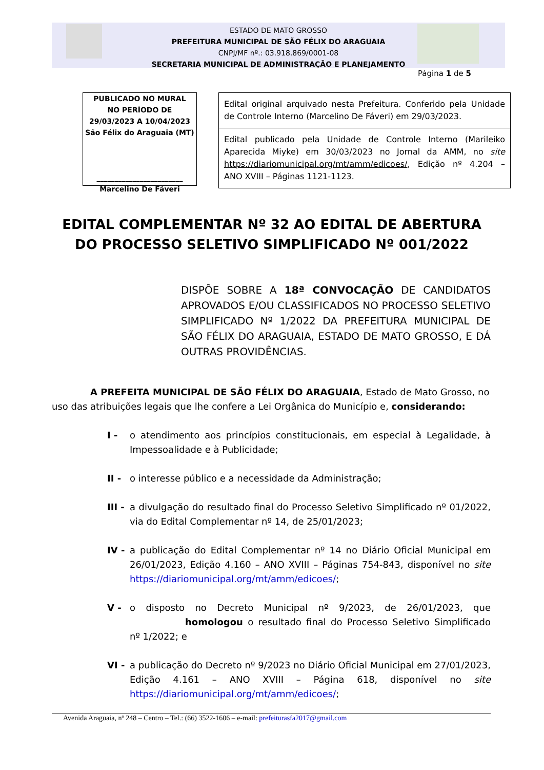ESTADO DE MATO GROSSO
PREFEITURA MUNICIPAL DE SÃO FÉLIX DO ARAGUAIA
CNPJ/MF nº.: 03.918.869/0001-08
SECRETARIA MUNICIPAL DE ADMINISTRAÇÃO E PLANEJAMENTO
Página 1 de 5
PUBLICADO NO MURAL
NO PERÍODO DE
29/03/2023 A 10/04/2023
São Félix do Araguaia (MT)
________________________
Marcelino De Fáveri
Edital original arquivado nesta Prefeitura. Conferido pela Unidade de Controle Interno (Marcelino De Fáveri) em 29/03/2023.
Edital publicado pela Unidade de Controle Interno (Marileiko Aparecida Miyke) em 30/03/2023 no Jornal da AMM, no site https://diariomunicipal.org/mt/amm/edicoes/, Edição nº 4.204 – ANO XVIII – Páginas 1121-1123.
EDITAL COMPLEMENTAR Nº 32 AO EDITAL DE ABERTURA DO PROCESSO SELETIVO SIMPLIFICADO Nº 001/2022
DISPÕE SOBRE A 18ª CONVOCAÇÃO DE CANDIDATOS APROVADOS E/OU CLASSIFICADOS NO PROCESSO SELETIVO SIMPLIFICADO Nº 1/2022 DA PREFEITURA MUNICIPAL DE SÃO FÉLIX DO ARAGUAIA, ESTADO DE MATO GROSSO, E DÁ OUTRAS PROVIDÊNCIAS.
A PREFEITA MUNICIPAL DE SÃO FÉLIX DO ARAGUAIA, Estado de Mato Grosso, no uso das atribuições legais que lhe confere a Lei Orgânica do Município e, considerando:
I - o atendimento aos princípios constitucionais, em especial à Legalidade, à Impessoalidade e à Publicidade;
II - o interesse público e a necessidade da Administração;
III - a divulgação do resultado final do Processo Seletivo Simplificado nº 01/2022, via do Edital Complementar nº 14, de 25/01/2023;
IV - a publicação do Edital Complementar nº 14 no Diário Oficial Municipal em 26/01/2023, Edição 4.160 – ANO XVIII – Páginas 754-843, disponível no site https://diariomunicipal.org/mt/amm/edicoes/;
V - o disposto no Decreto Municipal nº 9/2023, de 26/01/2023, que homologou o resultado final do Processo Seletivo Simplificado nº 1/2022; e
VI - a publicação do Decreto nº 9/2023 no Diário Oficial Municipal em 27/01/2023, Edição 4.161 – ANO XVIII – Página 618, disponível no site https://diariomunicipal.org/mt/amm/edicoes/;
Avenida Araguaia, nº 248 – Centro – Tel.: (66) 3522-1606 – e-mail: prefeiturasfa2017@gmail.com